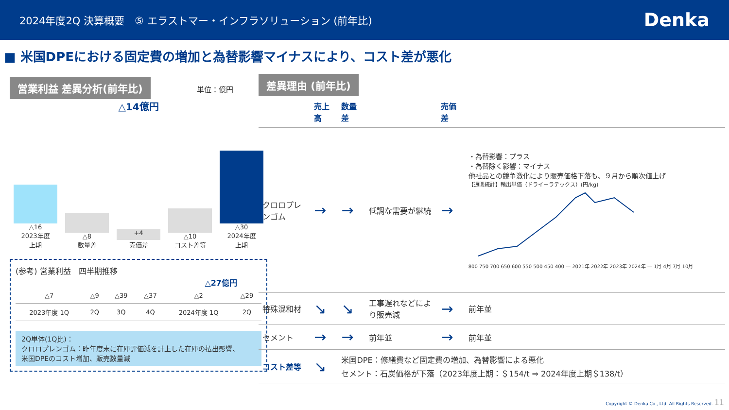2024年度2Q 決算概要　⑤ エラストマー・インフラソリューション (前年比) Denka
■ 米国DPEにおける固定費の増加と為替影響マイナスにより、コスト差が悪化
営業利益 差異分析(前年比) 単位：億円
△14億円
△16
2023年度
上期
△8
数量差
+4
売価差
△10
コスト差等
△30
2024年度
上期
(参考) 営業利益　四半期推移
△27億円
| △7 | △9 | △39 | △37 | △2 | △29 |
| 2023年度 1Q | 2Q | 3Q | 4Q | 2024年度 1Q | 2Q |
2Q単体(1Q比)：
クロロプレンゴム：昨年度末に在庫評価減を計上した在庫の払出影響、
米国DPEのコスト増加、販売数量減
差異理由 (前年比)
| | 売上高 | 数量差 | | 売価差 | |
| --- | --- | --- | --- | --- | --- |
| クロロプレンゴム | → | → | 低調な需要が継続 | → | ・為替影響：プラス ・為替除く影響：マイナス 他社品との競争激化により販売価格下落も、９月から順次値上げ 【通関統計】輸出単価（ドライ＋ラテックス）(円/kg) 800 750 700 650 600 550 500 450 400 — 2021年 2022年 2023年 2024年 — 1月 4月 7月 10月 |
| 特殊混和材 | ↘ | ↘ | 工事遅れなどにより販売減 | → | 前年並 |
| セメント | → | → | 前年並 | → | 前年並 |
| コスト差等 | ↘ | 米国DPE：修繕費など固定費の増加、為替影響による悪化 セメント：石炭価格が下落（2023年度上期：＄154/t ⇒ 2024年度上期＄138/t） | | | |
Copyright © Denka Co., Ltd. All Rights Reserved. 11